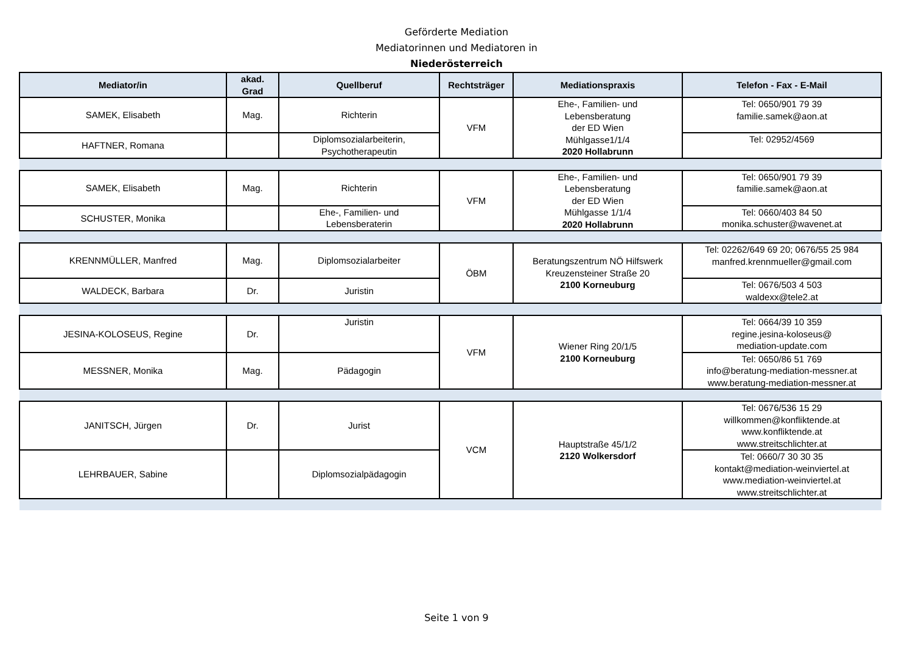Geförderte Mediation
Mediatorinnen und Mediatoren in
Niederösterreich
| Mediator/in | akad. Grad | Quellberuf | Rechtsträger | Mediationspraxis | Telefon - Fax - E-Mail |
| --- | --- | --- | --- | --- | --- |
| SAMEK, Elisabeth | Mag. | Richterin | VFM | Ehe-, Familien- und Lebensberatung der ED Wien Mühlgasse1/1/4 2020 Hollabrunn | Tel: 0650/901 79 39 familie.samek@aon.at |
| HAFTNER, Romana | | Diplomsozialarbeiterin, Psychotherapeutin | | | Tel: 02952/4569 |
| SAMEK, Elisabeth | Mag. | Richterin | VFM | Ehe-, Familien- und Lebensberatung der ED Wien Mühlgasse 1/1/4 2020 Hollabrunn | Tel: 0650/901 79 39 familie.samek@aon.at |
| SCHUSTER, Monika | | Ehe-, Familien- und Lebensberaterin | | | Tel: 0660/403 84 50 monika.schuster@wavenet.at |
| KRENNMÜLLER, Manfred | Mag. | Diplomsozialarbeiter | ÖBM | Beratungszentrum NÖ Hilfswerk Kreuzensteiner Straße 20 2100 Korneuburg | Tel: 02262/649 69 20; 0676/55 25 984 manfred.krennmueller@gmail.com |
| WALDECK, Barbara | Dr. | Juristin | | | Tel: 0676/503 4 503 waldexx@tele2.at |
| JESINA-KOLOSEUS, Regine | Dr. | Juristin | VFM | Wiener Ring 20/1/5 2100 Korneuburg | Tel: 0664/39 10 359 regine.jesina-koloseus@ mediation-update.com |
| MESSNER, Monika | Mag. | Pädagogin | | | Tel: 0650/86 51 769 info@beratung-mediation-messner.at www.beratung-mediation-messner.at |
| JANITSCH, Jürgen | Dr. | Jurist | VCM | Hauptstraße 45/1/2 2120 Wolkersdorf | Tel: 0676/536 15 29 willkommen@konfliktende.at www.konfliktende.at www.streitschlichter.at |
| LEHRBAUER, Sabine | | Diplomsozialpädagogin | | | Tel: 0660/7 30 30 35 kontakt@mediation-weinviertel.at www.mediation-weinviertel.at www.streitschlichter.at |
Seite 1 von 9